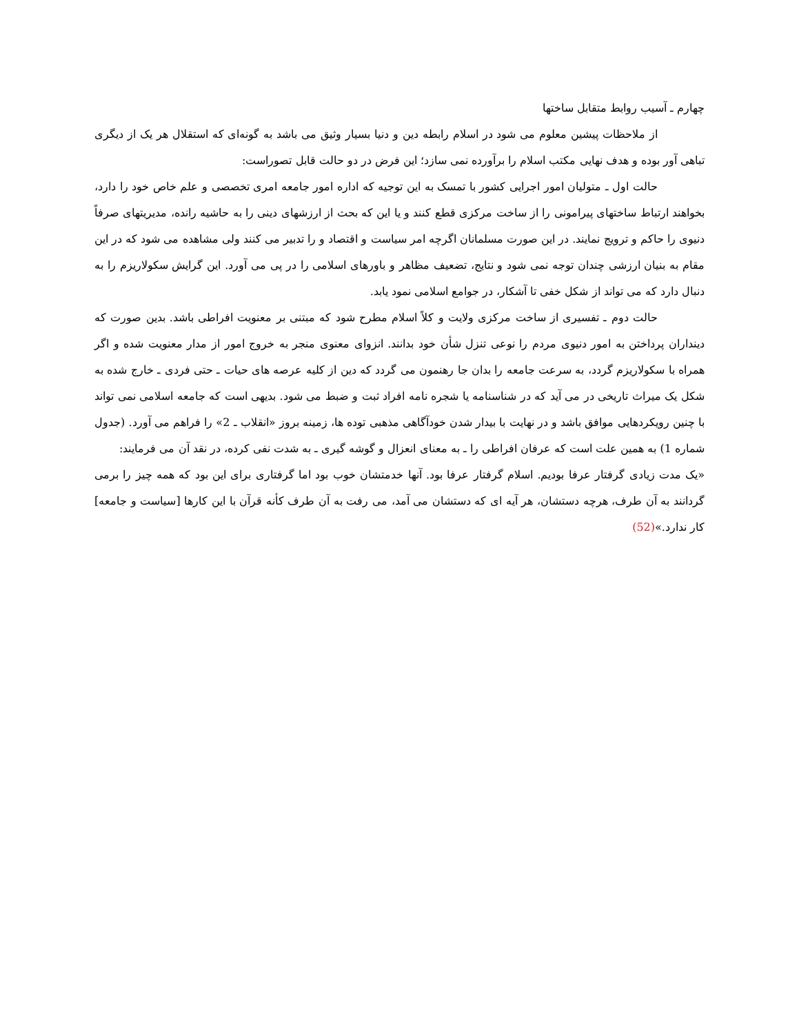چهارم ـ آسیب روابط متقابل ساختها
از ملاحظات پیشین معلوم می شود در اسلام رابطه دین و دنیا بسیار وثیق می باشد به گونه‌ای که استقلال هر یک از دیگری تباهی آور بوده و هدف نهایی مکتب اسلام را برآورده نمی سازد؛ این فرض در دو حالت قابل تصوراست:
حالت اول ـ متولیان امور اجرایی کشور با تمسک به این توجیه که اداره امور جامعه امری تخصصی و علم خاص خود را دارد، بخواهند ارتباط ساختهای پیرامونی را از ساخت مرکزی قطع کنند و یا این که بحث از ارزشهای دینی را به حاشیه رانده، مدیریتهای صرفاً دنیوی را حاکم و ترویج نمایند. در این صورت مسلمانان اگرچه امر سیاست و اقتصاد و را تدبیر می کنند ولی مشاهده می شود که در این مقام به بنیان ارزشی چندان توجه نمی شود و نتایج، تضعیف مظاهر و باورهای اسلامی را در پی می آورد. این گرایش سکولاریزم را به دنبال دارد که می تواند از شکل خفی تا آشکار، در جوامع اسلامی نمود یابد.
حالت دوم ـ تفسیری از ساخت مرکزی ولایت و کلاً اسلام مطرح شود که مبتنی بر معنویت افراطی باشد. بدین صورت که دینداران پرداختن به امور دنیوی مردم را نوعی تنزل شأن خود بدانند. انزوای معنوی منجر به خروج امور از مدار معنویت شده و اگر همراه با سکولاریزم گردد، به سرعت جامعه را بدان جا رهنمون می گردد که دین از کلیه عرصه های حیات ـ حتی فردی ـ خارج شده به شکل یک میراث تاریخی در می آید که در شناسنامه یا شجره نامه افراد ثبت و ضبط می شود. بدیهی است که جامعه اسلامی نمی تواند با چنین رویکردهایی موافق باشد و در نهایت با بیدار شدن خودآگاهی مذهبی توده ها، زمینه بروز «انقلاب ـ 2» را فراهم می آورد. (جدول شماره 1) به همین علت است که عرفان افراطی را ـ به معنای انعزال و گوشه گیری ـ به شدت نفی کرده، در نقد آن می فرمایند:
«یک مدت زیادی گرفتار عرفا بودیم. اسلام گرفتار عرفا بود. آنها خدمتشان خوب بود اما گرفتاری برای این بود که همه چیز را برمی گردانند به آن طرف، هرچه دستشان، هر آیه ای که دستشان می آمد، می رفت به آن طرف کأنه قرآن با این کارها [سیاست و جامعه] کار ندارد.»(52)